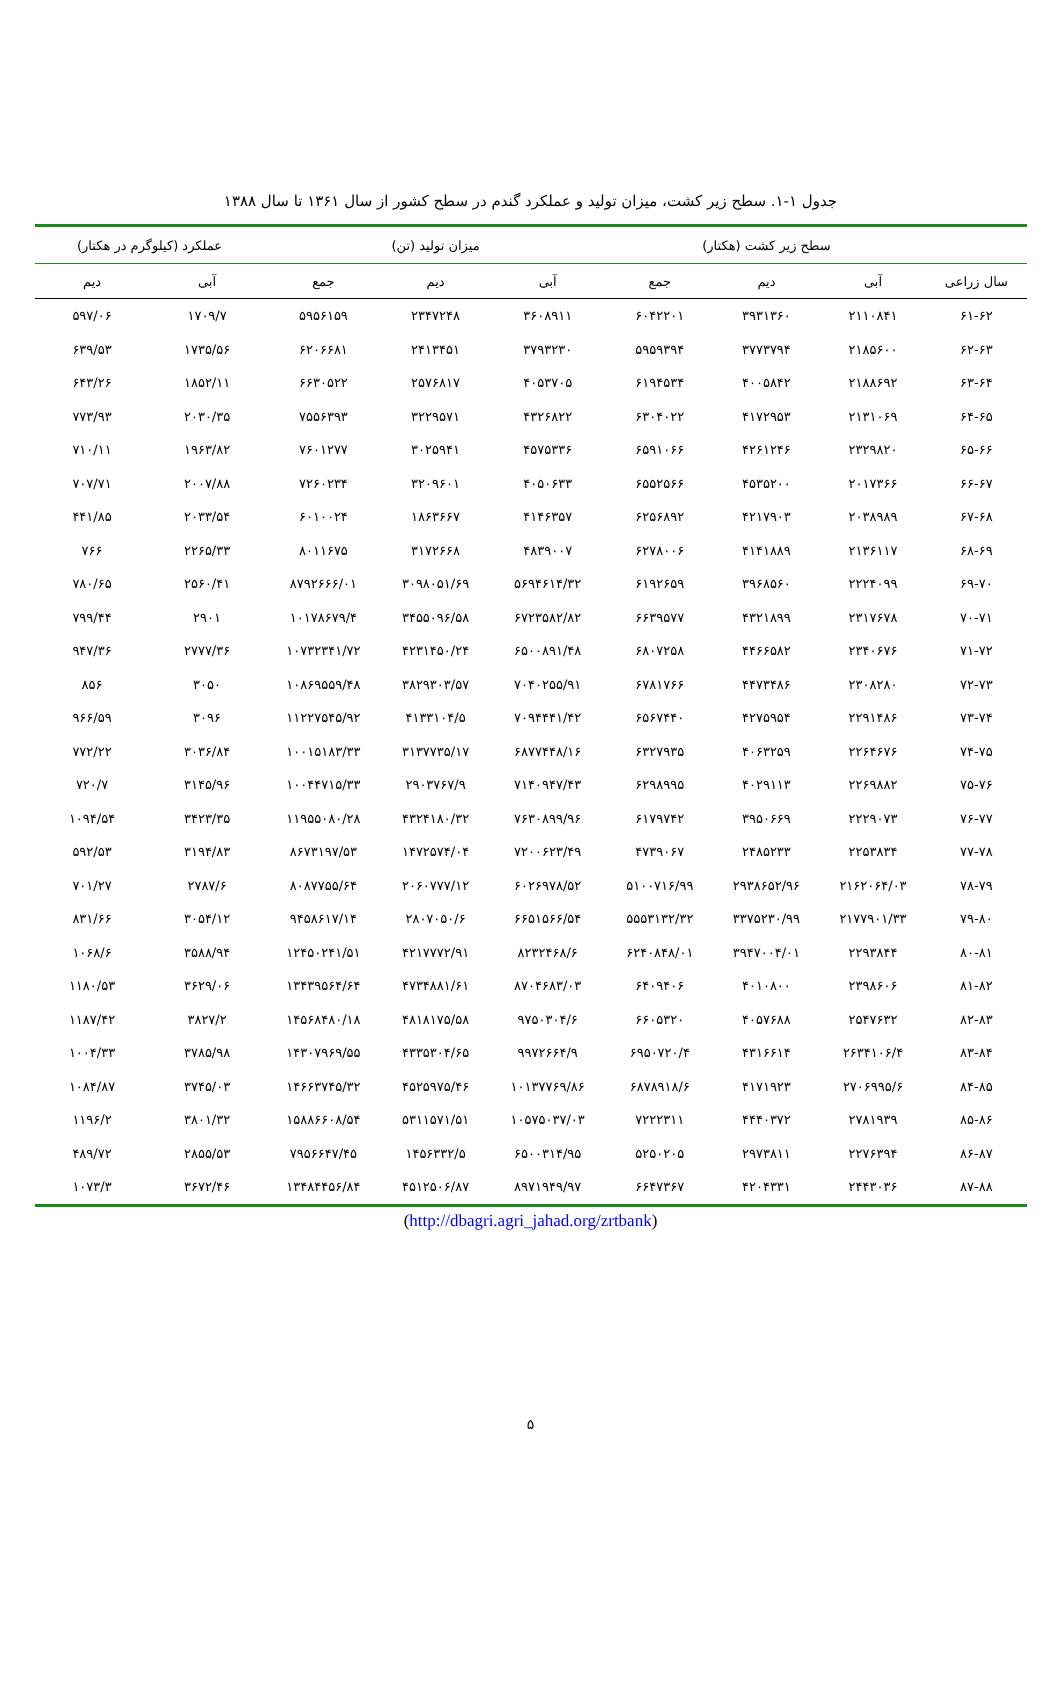جدول ۱-۱. سطح زیر کشت، میزان تولید و عملکرد گندم در سطح کشور از سال ۱۳۶۱ تا سال ۱۳۸۸
| | سطح زیر کشت (هکتار) | | | میزان تولید (تن) | | | عملکرد (کیلوگرم در هکتار) | |
| --- | --- | --- | --- | --- | --- | --- | --- | --- |
| سال زراعی | آبی | دیم | جمع | آبی | دیم | جمع | آبی | دیم |
| ۶۱-۶۲ | ۲۱۱۰۸۴۱ | ۳۹۳۱۳۶۰ | ۶۰۴۲۲۰۱ | ۳۶۰۸۹۱۱ | ۲۳۴۷۲۴۸ | ۵۹۵۶۱۵۹ | ۱۷۰۹/۷ | ۵۹۷/۰۶ |
| ۶۲-۶۳ | ۲۱۸۵۶۰۰ | ۳۷۷۳۷۹۴ | ۵۹۵۹۳۹۴ | ۳۷۹۳۲۳۰ | ۲۴۱۳۴۵۱ | ۶۲۰۶۶۸۱ | ۱۷۳۵/۵۶ | ۶۳۹/۵۳ |
| ۶۳-۶۴ | ۲۱۸۸۶۹۲ | ۴۰۰۵۸۴۲ | ۶۱۹۴۵۳۴ | ۴۰۵۳۷۰۵ | ۲۵۷۶۸۱۷ | ۶۶۳۰۵۲۲ | ۱۸۵۲/۱۱ | ۶۴۳/۲۶ |
| ۶۴-۶۵ | ۲۱۳۱۰۶۹ | ۴۱۷۲۹۵۳ | ۶۳۰۴۰۲۲ | ۴۳۲۶۸۲۲ | ۳۲۲۹۵۷۱ | ۷۵۵۶۳۹۳ | ۲۰۳۰/۳۵ | ۷۷۳/۹۳ |
| ۶۵-۶۶ | ۲۳۲۹۸۲۰ | ۴۲۶۱۲۴۶ | ۶۵۹۱۰۶۶ | ۴۵۷۵۳۳۶ | ۳۰۲۵۹۴۱ | ۷۶۰۱۲۷۷ | ۱۹۶۳/۸۲ | ۷۱۰/۱۱ |
| ۶۶-۶۷ | ۲۰۱۷۳۶۶ | ۴۵۳۵۲۰۰ | ۶۵۵۲۵۶۶ | ۴۰۵۰۶۳۳ | ۳۲۰۹۶۰۱ | ۷۲۶۰۲۳۴ | ۲۰۰۷/۸۸ | ۷۰۷/۷۱ |
| ۶۷-۶۸ | ۲۰۳۸۹۸۹ | ۴۲۱۷۹۰۳ | ۶۲۵۶۸۹۲ | ۴۱۴۶۳۵۷ | ۱۸۶۳۶۶۷ | ۶۰۱۰۰۲۴ | ۲۰۳۳/۵۴ | ۴۴۱/۸۵ |
| ۶۸-۶۹ | ۲۱۳۶۱۱۷ | ۴۱۴۱۸۸۹ | ۶۲۷۸۰۰۶ | ۴۸۳۹۰۰۷ | ۳۱۷۲۶۶۸ | ۸۰۱۱۶۷۵ | ۲۲۶۵/۳۳ | ۷۶۶ |
| ۶۹-۷۰ | ۲۲۲۴۰۹۹ | ۳۹۶۸۵۶۰ | ۶۱۹۲۶۵۹ | ۵۶۹۴۶۱۴/۳۲ | ۳۰۹۸۰۵۱/۶۹ | ۸۷۹۲۶۶۶/۰۱ | ۲۵۶۰/۴۱ | ۷۸۰/۶۵ |
| ۷۰-۷۱ | ۲۳۱۷۶۷۸ | ۴۳۲۱۸۹۹ | ۶۶۳۹۵۷۷ | ۶۷۲۳۵۸۲/۸۲ | ۳۴۵۵۰۹۶/۵۸ | ۱۰۱۷۸۶۷۹/۴ | ۲۹۰۱ | ۷۹۹/۴۴ |
| ۷۱-۷۲ | ۲۳۴۰۶۷۶ | ۴۴۶۶۵۸۲ | ۶۸۰۷۲۵۸ | ۶۵۰۰۸۹۱/۴۸ | ۴۲۳۱۴۵۰/۲۴ | ۱۰۷۳۲۳۴۱/۷۲ | ۲۷۷۷/۳۶ | ۹۴۷/۳۶ |
| ۷۲-۷۳ | ۲۳۰۸۲۸۰ | ۴۴۷۳۴۸۶ | ۶۷۸۱۷۶۶ | ۷۰۴۰۲۵۵/۹۱ | ۳۸۲۹۳۰۳/۵۷ | ۱۰۸۶۹۵۵۹/۴۸ | ۳۰۵۰ | ۸۵۶ |
| ۷۳-۷۴ | ۲۲۹۱۴۸۶ | ۴۲۷۵۹۵۴ | ۶۵۶۷۴۴۰ | ۷۰۹۴۴۴۱/۴۲ | ۴۱۳۳۱۰۴/۵ | ۱۱۲۲۷۵۴۵/۹۲ | ۳۰۹۶ | ۹۶۶/۵۹ |
| ۷۴-۷۵ | ۲۲۶۴۶۷۶ | ۴۰۶۳۲۵۹ | ۶۳۲۷۹۳۵ | ۶۸۷۷۴۴۸/۱۶ | ۳۱۳۷۷۳۵/۱۷ | ۱۰۰۱۵۱۸۳/۳۳ | ۳۰۳۶/۸۴ | ۷۷۲/۲۲ |
| ۷۵-۷۶ | ۲۲۶۹۸۸۲ | ۴۰۲۹۱۱۳ | ۶۲۹۸۹۹۵ | ۷۱۴۰۹۴۷/۴۳ | ۲۹۰۳۷۶۷/۹ | ۱۰۰۴۴۷۱۵/۳۳ | ۳۱۴۵/۹۶ | ۷۲۰/۷ |
| ۷۶-۷۷ | ۲۲۲۹۰۷۳ | ۳۹۵۰۶۶۹ | ۶۱۷۹۷۴۲ | ۷۶۳۰۸۹۹/۹۶ | ۴۳۲۴۱۸۰/۳۲ | ۱۱۹۵۵۰۸۰/۲۸ | ۳۴۲۳/۳۵ | ۱۰۹۴/۵۴ |
| ۷۷-۷۸ | ۲۲۵۳۸۳۴ | ۲۴۸۵۲۳۳ | ۴۷۳۹۰۶۷ | ۷۲۰۰۶۲۳/۴۹ | ۱۴۷۲۵۷۴/۰۴ | ۸۶۷۳۱۹۷/۵۳ | ۳۱۹۴/۸۳ | ۵۹۲/۵۳ |
| ۷۸-۷۹ | ۲۱۶۲۰۶۴/۰۳ | ۲۹۳۸۶۵۲/۹۶ | ۵۱۰۰۷۱۶/۹۹ | ۶۰۲۶۹۷۸/۵۲ | ۲۰۶۰۷۷۷/۱۲ | ۸۰۸۷۷۵۵/۶۴ | ۲۷۸۷/۶ | ۷۰۱/۲۷ |
| ۷۹-۸۰ | ۲۱۷۷۹۰۱/۳۳ | ۳۳۷۵۲۳۰/۹۹ | ۵۵۵۳۱۳۲/۳۲ | ۶۶۵۱۵۶۶/۵۴ | ۲۸۰۷۰۵۰/۶ | ۹۴۵۸۶۱۷/۱۴ | ۳۰۵۴/۱۲ | ۸۳۱/۶۶ |
| ۸۰-۸۱ | ۲۲۹۳۸۴۴ | ۳۹۴۷۰۰۴/۰۱ | ۶۲۴۰۸۴۸/۰۱ | ۸۲۳۲۴۶۸/۶ | ۴۲۱۷۷۷۲/۹۱ | ۱۲۴۵۰۲۴۱/۵۱ | ۳۵۸۸/۹۴ | ۱۰۶۸/۶ |
| ۸۱-۸۲ | ۲۳۹۸۶۰۶ | ۴۰۱۰۸۰۰ | ۶۴۰۹۴۰۶ | ۸۷۰۴۶۸۳/۰۳ | ۴۷۳۴۸۸۱/۶۱ | ۱۳۴۳۹۵۶۴/۶۴ | ۳۶۲۹/۰۶ | ۱۱۸۰/۵۳ |
| ۸۲-۸۳ | ۲۵۴۷۶۳۲ | ۴۰۵۷۶۸۸ | ۶۶۰۵۳۲۰ | ۹۷۵۰۳۰۴/۶ | ۴۸۱۸۱۷۵/۵۸ | ۱۴۵۶۸۴۸۰/۱۸ | ۳۸۲۷/۲ | ۱۱۸۷/۴۲ |
| ۸۳-۸۴ | ۲۶۳۴۱۰۶/۴ | ۴۳۱۶۶۱۴ | ۶۹۵۰۷۲۰/۴ | ۹۹۷۲۶۶۴/۹ | ۴۳۳۵۳۰۴/۶۵ | ۱۴۳۰۷۹۶۹/۵۵ | ۳۷۸۵/۹۸ | ۱۰۰۴/۳۳ |
| ۸۴-۸۵ | ۲۷۰۶۹۹۵/۶ | ۴۱۷۱۹۲۳ | ۶۸۷۸۹۱۸/۶ | ۱۰۱۳۷۷۶۹/۸۶ | ۴۵۲۵۹۷۵/۴۶ | ۱۴۶۶۳۷۴۵/۳۲ | ۳۷۴۵/۰۳ | ۱۰۸۴/۸۷ |
| ۸۵-۸۶ | ۲۷۸۱۹۳۹ | ۴۴۴۰۳۷۲ | ۷۲۲۲۳۱۱ | ۱۰۵۷۵۰۳۷/۰۳ | ۵۳۱۱۵۷۱/۵۱ | ۱۵۸۸۶۶۰۸/۵۴ | ۳۸۰۱/۳۲ | ۱۱۹۶/۲ |
| ۸۶-۸۷ | ۲۲۷۶۳۹۴ | ۲۹۷۳۸۱۱ | ۵۲۵۰۲۰۵ | ۶۵۰۰۳۱۴/۹۵ | ۱۴۵۶۳۳۲/۵ | ۷۹۵۶۶۴۷/۴۵ | ۲۸۵۵/۵۳ | ۴۸۹/۷۲ |
| ۸۷-۸۸ | ۲۴۴۳۰۳۶ | ۴۲۰۴۳۳۱ | ۶۶۴۷۳۶۷ | ۸۹۷۱۹۴۹/۹۷ | ۴۵۱۲۵۰۶/۸۷ | ۱۳۴۸۴۴۵۶/۸۴ | ۳۶۷۲/۴۶ | ۱۰۷۳/۳ |
(http://dbagri.agri_jahad.org/zrtbank)
۵